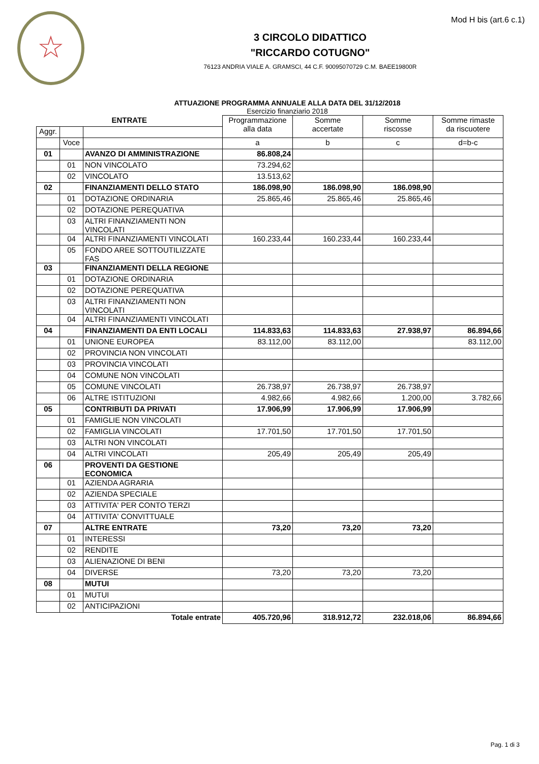Mod H bis (art.6 c.1) ☆
3 CIRCOLO DIDATTICO
"RICCARDO COTUGNO"
76123 ANDRIA VIALE A. GRAMSCI, 44 C.F. 90095070729 C.M. BAEE19800R
ATTUAZIONE PROGRAMMA ANNUALE ALLA DATA DEL 31/12/2018
Esercizio finanziario 2018
| ENTRATE | | | Programmazione alla data | Somme accertate | Somme riscosse | Somme rimaste da riscuotere |
| --- | --- | --- | --- | --- | --- | --- |
| Aggr. | | | | | | |
| | Voce | | a | b | c | d=b-c |
| 01 | | AVANZO DI AMMINISTRAZIONE | 86.808,24 | | | |
| | 01 | NON VINCOLATO | 73.294,62 | | | |
| | 02 | VINCOLATO | 13.513,62 | | | |
| 02 | | FINANZIAMENTI DELLO STATO | 186.098,90 | 186.098,90 | 186.098,90 | |
| | 01 | DOTAZIONE ORDINARIA | 25.865,46 | 25.865,46 | 25.865,46 | |
| | 02 | DOTAZIONE PEREQUATIVA | | | | |
| | 03 | ALTRI FINANZIAMENTI NON VINCOLATI | | | | |
| | 04 | ALTRI FINANZIAMENTI VINCOLATI | 160.233,44 | 160.233,44 | 160.233,44 | |
| | 05 | FONDO AREE SOTTOUTILIZZATE FAS | | | | |
| 03 | | FINANZIAMENTI DELLA REGIONE | | | | |
| | 01 | DOTAZIONE ORDINARIA | | | | |
| | 02 | DOTAZIONE PEREQUATIVA | | | | |
| | 03 | ALTRI FINANZIAMENTI NON VINCOLATI | | | | |
| | 04 | ALTRI FINANZIAMENTI VINCOLATI | | | | |
| 04 | | FINANZIAMENTI DA ENTI LOCALI | 114.833,63 | 114.833,63 | 27.938,97 | 86.894,66 |
| | 01 | UNIONE EUROPEA | 83.112,00 | 83.112,00 | | 83.112,00 |
| | 02 | PROVINCIA NON VINCOLATI | | | | |
| | 03 | PROVINCIA VINCOLATI | | | | |
| | 04 | COMUNE NON VINCOLATI | | | | |
| | 05 | COMUNE VINCOLATI | 26.738,97 | 26.738,97 | 26.738,97 | |
| | 06 | ALTRE ISTITUZIONI | 4.982,66 | 4.982,66 | 1.200,00 | 3.782,66 |
| 05 | | CONTRIBUTI DA PRIVATI | 17.906,99 | 17.906,99 | 17.906,99 | |
| | 01 | FAMIGLIE NON VINCOLATI | | | | |
| | 02 | FAMIGLIA VINCOLATI | 17.701,50 | 17.701,50 | 17.701,50 | |
| | 03 | ALTRI NON VINCOLATI | | | | |
| | 04 | ALTRI VINCOLATI | 205,49 | 205,49 | 205,49 | |
| 06 | | PROVENTI DA GESTIONE ECONOMICA | | | | |
| | 01 | AZIENDA AGRARIA | | | | |
| | 02 | AZIENDA SPECIALE | | | | |
| | 03 | ATTIVITA' PER CONTO TERZI | | | | |
| | 04 | ATTIVITA' CONVITTUALE | | | | |
| 07 | | ALTRE ENTRATE | 73,20 | 73,20 | 73,20 | |
| | 01 | INTERESSI | | | | |
| | 02 | RENDITE | | | | |
| | 03 | ALIENAZIONE DI BENI | | | | |
| | 04 | DIVERSE | 73,20 | 73,20 | 73,20 | |
| 08 | | MUTUI | | | | |
| | 01 | MUTUI | | | | |
| | 02 | ANTICIPAZIONI | | | | |
| Totale entrate | | | 405.720,96 | 318.912,72 | 232.018,06 | 86.894,66 |
Pag. 1 di 3